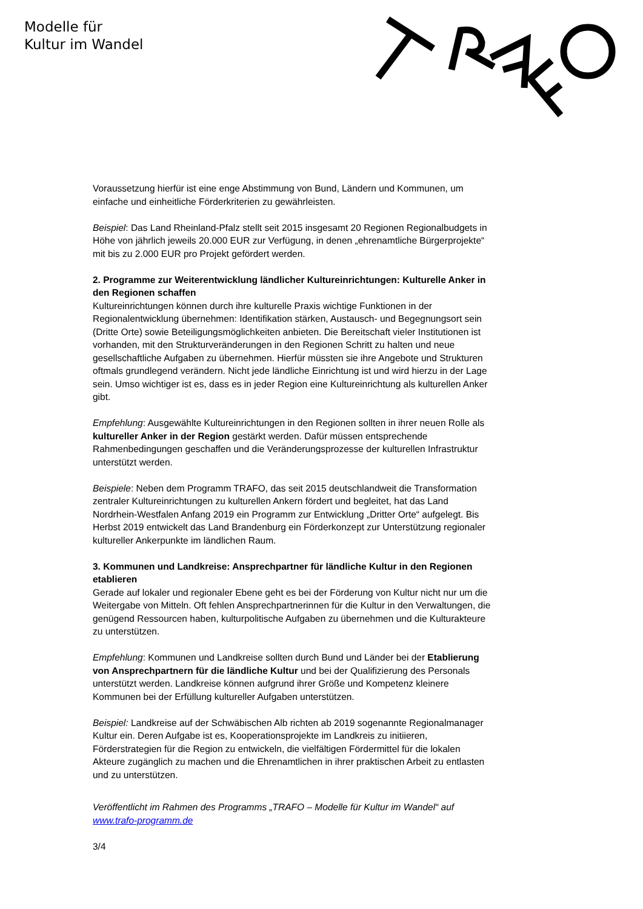Modelle für
Kultur im Wandel
Voraussetzung hierfür ist eine enge Abstimmung von Bund, Ländern und Kommunen, um einfache und einheitliche Förderkriterien zu gewährleisten.
Beispiel: Das Land Rheinland-Pfalz stellt seit 2015 insgesamt 20 Regionen Regionalbudgets in Höhe von jährlich jeweils 20.000 EUR zur Verfügung, in denen „ehrenamtliche Bürgerprojekte“ mit bis zu 2.000 EUR pro Projekt gefördert werden.
2. Programme zur Weiterentwicklung ländlicher Kultureinrichtungen: Kulturelle Anker in den Regionen schaffen
Kultureinrichtungen können durch ihre kulturelle Praxis wichtige Funktionen in der Regionalentwicklung übernehmen: Identifikation stärken, Austausch- und Begegnungsort sein (Dritte Orte) sowie Beteiligungsmöglichkeiten anbieten. Die Bereitschaft vieler Institutionen ist vorhanden, mit den Strukturveränderungen in den Regionen Schritt zu halten und neue gesellschaftliche Aufgaben zu übernehmen. Hierfür müssten sie ihre Angebote und Strukturen oftmals grundlegend verändern. Nicht jede ländliche Einrichtung ist und wird hierzu in der Lage sein. Umso wichtiger ist es, dass es in jeder Region eine Kultureinrichtung als kulturellen Anker gibt.
Empfehlung: Ausgewählte Kultureinrichtungen in den Regionen sollten in ihrer neuen Rolle als kultureller Anker in der Region gestärkt werden. Dafür müssen entsprechende Rahmenbedingungen geschaffen und die Veränderungsprozesse der kulturellen Infrastruktur unterstützt werden.
Beispiele: Neben dem Programm TRAFO, das seit 2015 deutschlandweit die Transformation zentraler Kultureinrichtungen zu kulturellen Ankern fördert und begleitet, hat das Land Nordrhein-Westfalen Anfang 2019 ein Programm zur Entwicklung „Dritter Orte“ aufgelegt. Bis Herbst 2019 entwickelt das Land Brandenburg ein Förderkonzept zur Unterstützung regionaler kultureller Ankerpunkte im ländlichen Raum.
3. Kommunen und Landkreise: Ansprechpartner für ländliche Kultur in den Regionen etablieren
Gerade auf lokaler und regionaler Ebene geht es bei der Förderung von Kultur nicht nur um die Weitergabe von Mitteln. Oft fehlen Ansprechpartnerinnen für die Kultur in den Verwaltungen, die genügend Ressourcen haben, kulturpolitische Aufgaben zu übernehmen und die Kulturakteure zu unterstützen.
Empfehlung: Kommunen und Landkreise sollten durch Bund und Länder bei der Etablierung von Ansprechpartnern für die ländliche Kultur und bei der Qualifizierung des Personals unterstützt werden. Landkreise können aufgrund ihrer Größe und Kompetenz kleinere Kommunen bei der Erfüllung kultureller Aufgaben unterstützen.
Beispiel: Landkreise auf der Schwäbischen Alb richten ab 2019 sogenannte Regionalmanager Kultur ein. Deren Aufgabe ist es, Kooperationsprojekte im Landkreis zu initiieren, Förderstrategien für die Region zu entwickeln, die vielfältigen Fördermittel für die lokalen Akteure zugänglich zu machen und die Ehrenamtlichen in ihrer praktischen Arbeit zu entlasten und zu unterstützen.
Veröffentlicht im Rahmen des Programms „TRAFO – Modelle für Kultur im Wandel“ auf www.trafo-programm.de
3/4